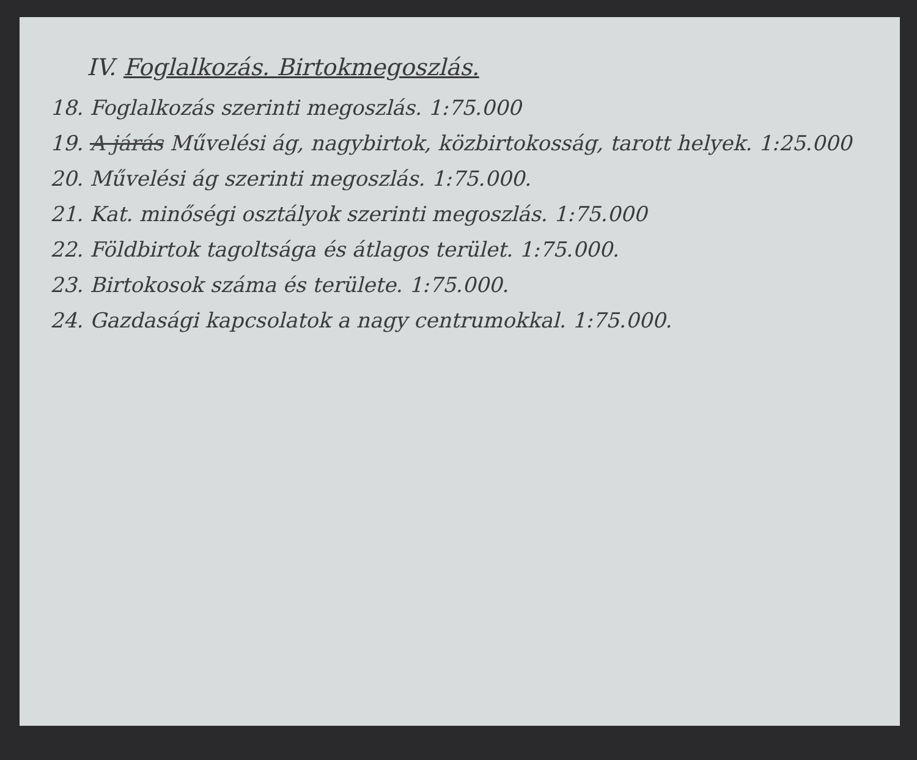IV. Foglalkozás. Birtokmegoszlás.
18. Foglalkozás szerinti megoszlás. 1:75.000
19. A járás Művelési ág, nagybirtok, közbirtokosság, tarott helyek. 1:25.000
20. Művelési ág szerinti megoszlás. 1:75.000.
21. Kat. minőségi osztályok szerinti megoszlás. 1:75.000
22. Földbirtok tagoltsága és átlagos terület. 1:75.000.
23. Birtokosok száma és területe. 1:75.000.
24. Gazdasági kapcsolatok a nagy centrumokkal. 1:75.000.